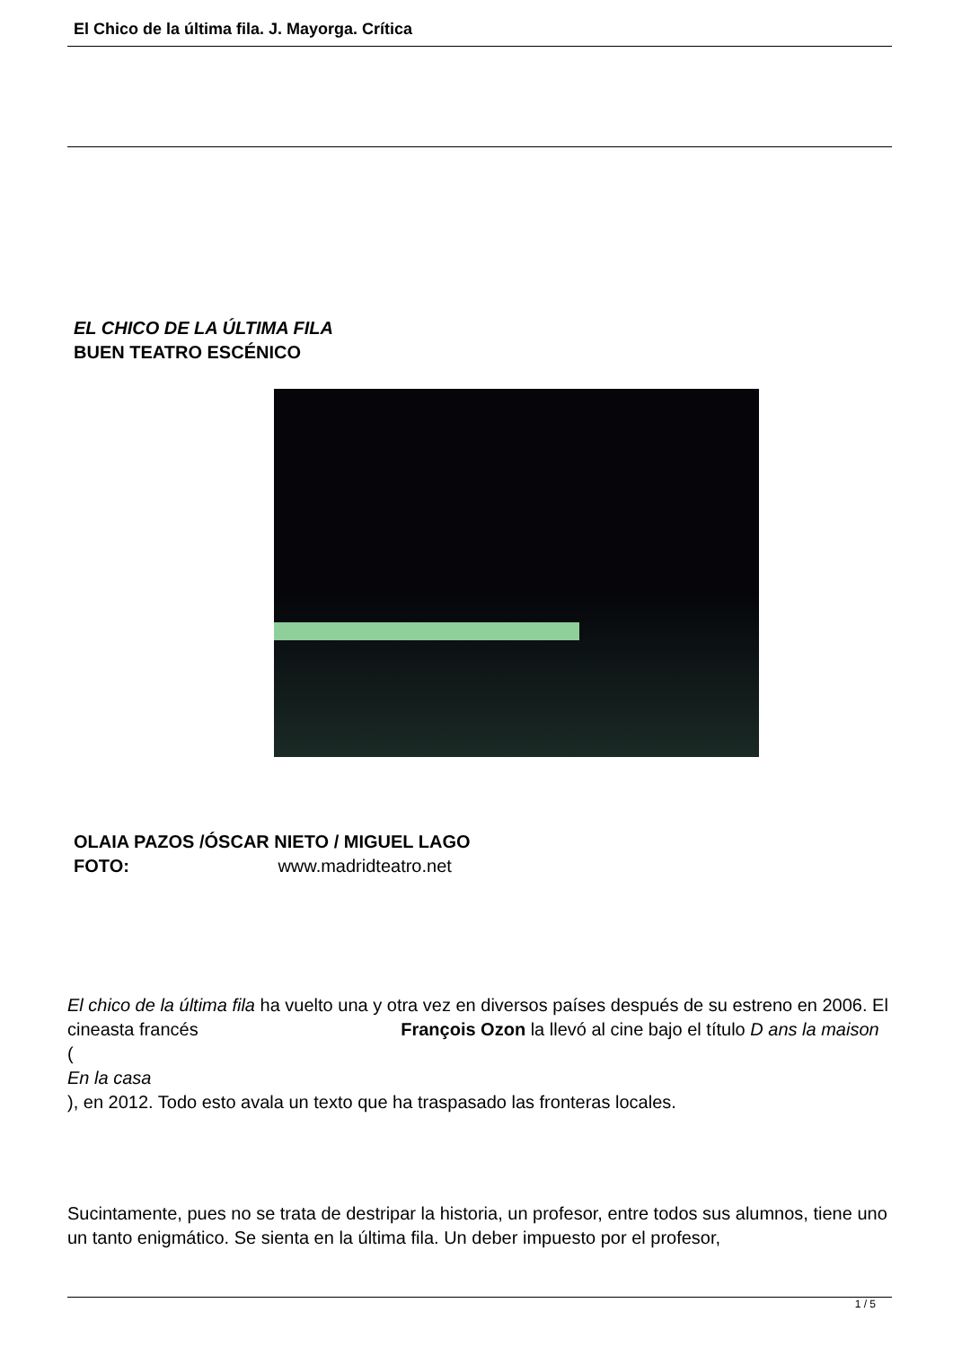El Chico de la última fila. J. Mayorga. Crítica
EL CHICO DE LA ÚLTIMA FILA
BUEN TEATRO ESCÉNICO
OLAIA PAZOS /ÓSCAR NIETO / MIGUEL LAGO
FOTO: www.madridteatro.net
El chico de la última fila ha vuelto una y otra vez en diversos países después de su estreno en 2006. El cineasta francés François Ozon la llevó al cine bajo el título D ans la maison
(
En la casa
), en 2012. Todo esto avala un texto que ha traspasado las fronteras locales.
Sucintamente, pues no se trata de destripar la historia, un profesor, entre todos sus alumnos, tiene uno un tanto enigmático. Se sienta en la última fila. Un deber impuesto por el profesor,
1 / 5